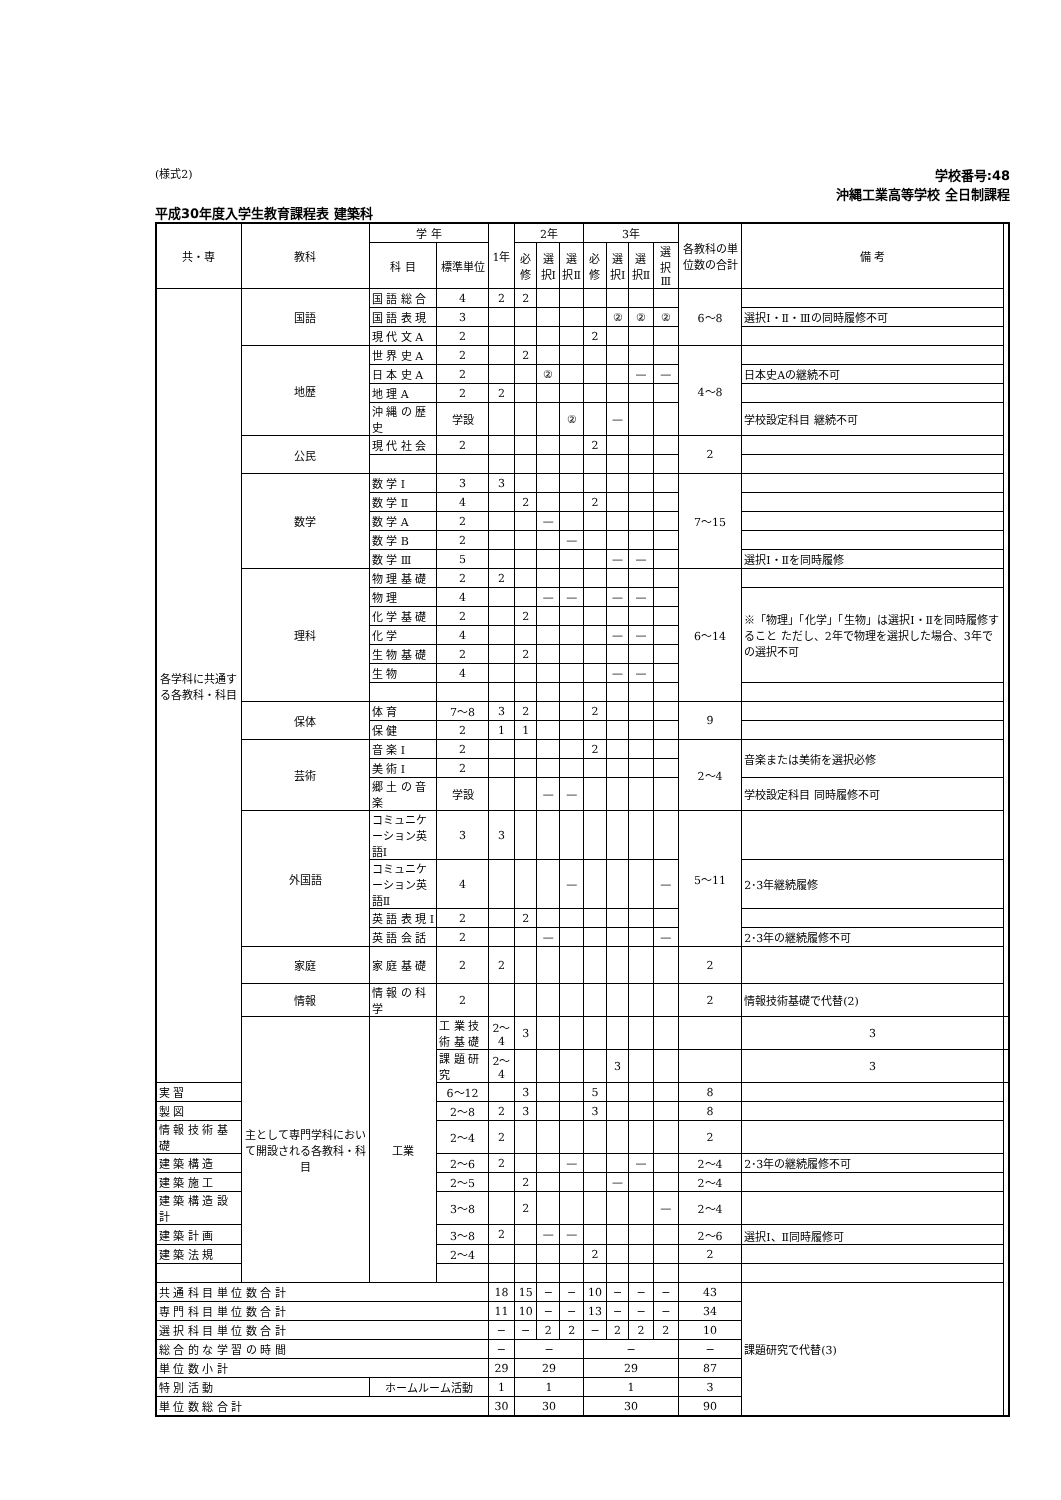(様式2)
学校番号:48
沖縄工業高等学校 全日制課程
平成30年度入学生教育課程表 建築科
| 共・専 | 教科 | 学 年 | | 1年 | 2年 | | | 3年 | | | | 各教科の単位数の合計 | 備 考 | |
| --- | --- | --- | --- | --- | --- | --- | --- | --- | --- | --- | --- | --- | --- | --- |
| | | 科 目 | 標準単位 | | 必修 | 選択Ⅰ | 選択Ⅱ | 必修 | 選択Ⅰ | 選択Ⅱ | 選択Ⅲ | | | |
| 各学科に共通する各教科・科目 | 国語 | 国 語 総 合 | 4 | 2 | 2 | | | | | | | 6〜8 | | |
| | | 国 語 表 現 | 3 | | | | | | ② | ② | ② | | 選択Ⅰ・Ⅱ・Ⅲの同時履修不可 | |
| | | 現 代 文 A | 2 | | | | | 2 | | | | | | |
| | 地歴 | 世 界 史 A | 2 | | 2 | | | | | | | 4〜8 | | |
| | | 日 本 史 A | 2 | | | ② | | | | — | — | | 日本史Aの継続不可 | |
| | | 地 理 A | 2 | 2 | | | | | | | | | | |
| | | 沖 縄 の 歴 史 | 学設 | | | | ② | | — | | | | 学校設定科目 継続不可 | |
| | 公民 | 現 代 社 会 | 2 | | | | | 2 | | | | 2 | | |
| | 数学 | 数 学 Ⅰ | 3 | 3 | | | | | | | | 7〜15 | | |
| | | 数 学 Ⅱ | 4 | | 2 | | | 2 | | | | | | |
| | | 数 学 A | 2 | | | — | | | | | | | | |
| | | 数 学 B | 2 | | | | — | | | | | | | |
| | | 数 学 Ⅲ | 5 | | | | | | — | — | | | 選択Ⅰ・Ⅱを同時履修 | |
| | 理科 | 物 理 基 礎 | 2 | 2 | | | | | | | | 6〜14 | | |
| | | 物 理 | 4 | | | — | — | | — | — | | | ※「物理」「化学」「生物」は選択Ⅰ・Ⅱを同時履修すること ただし、2年で物理を選択した場合、3年での選択不可 | |
| | | 化 学 基 礎 | 2 | | 2 | | | | | | | | | |
| | | 化 学 | 4 | | | | | | — | — | | | | |
| | | 生 物 基 礎 | 2 | | 2 | | | | | | | | | |
| | | 生 物 | 4 | | | | | | — | — | | | | |
| | 保体 | 体 育 | 7〜8 | 3 | 2 | | | 2 | | | | 9 | | |
| | | 保 健 | 2 | 1 | 1 | | | | | | | | | |
| | 芸術 | 音 楽 Ⅰ | 2 | | | | | 2 | | | | 2〜4 | 音楽または美術を選択必修 | |
| | | 美 術 Ⅰ | 2 | | | | | | | | | | | |
| | | 郷 土 の 音 楽 | 学設 | | | — | — | | | | | | 学校設定科目 同時履修不可 | |
| | 外国語 | コミュニケーション英語Ⅰ | 3 | 3 | | | | | | | | 5〜11 | | |
| | | コミュニケーション英語Ⅱ | 4 | | | | — | | | | — | | 2･3年継続履修 | |
| | | 英 語 表 現 Ⅰ | 2 | | 2 | | | | | | | | | |
| | | 英 語 会 話 | 2 | | | — | | | | | — | | 2･3年の継続履修不可 | |
| | 家庭 | 家 庭 基 礎 | 2 | 2 | | | | | | | | 2 | | |
| | 情報 | 情 報 の 科 学 | 2 | | | | | | | | | 2 | 情報技術基礎で代替(2) | |
| | 主として専門学科において開設される各教科・科目 | 工業 | 工 業 技 術 基 礎 | 2〜4 | 3 | | | | | | | | 3 | |
| | | | 課 題 研 究 | 2〜4 | | | | | 3 | | | | 3 | |
| 実 習 | | | 6〜12 | | 3 | | | 5 | | | | 8 | | |
| 製 図 | | | 2〜8 | 2 | 3 | | | 3 | | | | 8 | | |
| 情 報 技 術 基 礎 | | | 2〜4 | 2 | | | | | | | | 2 | | |
| 建 築 構 造 | | | 2〜6 | 2 | | | — | | | — | | 2〜4 | 2･3年の継続履修不可 | |
| 建 築 施 工 | | | 2〜5 | | 2 | | | | — | | | 2〜4 | | |
| 建 築 構 造 設 計 | | | 3〜8 | | 2 | | | | | | — | 2〜4 | | |
| 建 築 計 画 | | | 3〜8 | 2 | | — | — | | | | | 2〜6 | 選択Ⅰ、Ⅱ同時履修可 | |
| 建 築 法 規 | | | 2〜4 | | | | | 2 | | | | 2 | | |
| 共 通 科 目 単 位 数 合 計 | | | | 18 | 15 | − | − | 10 | − | − | − | 43 | 課題研究で代替(3) | |
| 専 門 科 目 単 位 数 合 計 | | | | 11 | 10 | − | − | 13 | − | − | − | 34 | | |
| 選 択 科 目 単 位 数 合 計 | | | | − | − | 2 | 2 | − | 2 | 2 | 2 | 10 | | |
| 総 合 的 な 学 習 の 時 間 | | | | − | − | | | − | | | | − | | |
| 単 位 数 小 計 | | | | 29 | 29 | | | 29 | | | | 87 | | |
| 特 別 活 動 | | ホームルーム活動 | | 1 | 1 | | | 1 | | | | 3 | | |
| 単 位 数 総 合 計 | | | | 30 | 30 | | | 30 | | | | 90 | | |